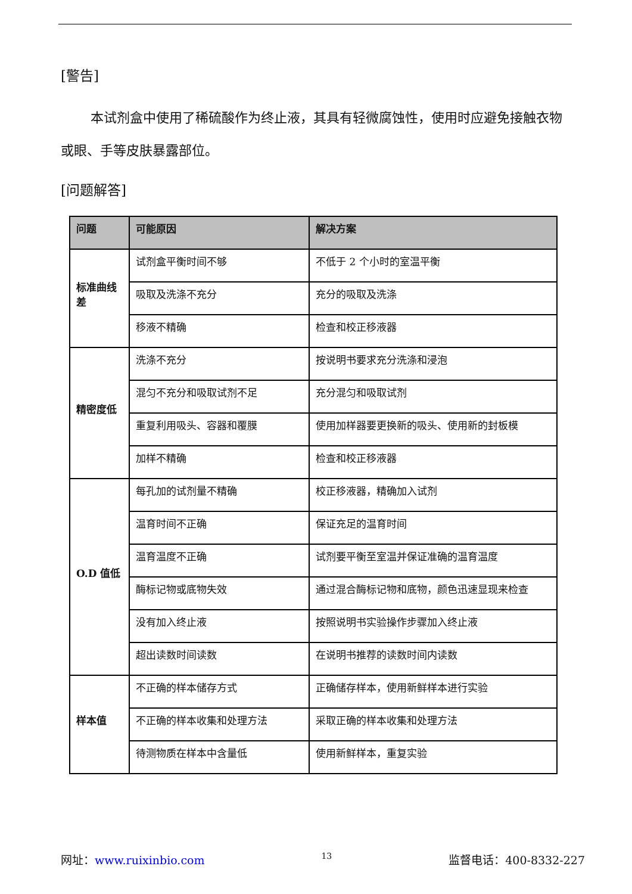[警告]
本试剂盒中使用了稀硫酸作为终止液，其具有轻微腐蚀性，使用时应避免接触衣物或眼、手等皮肤暴露部位。
[问题解答]
| 问题 | 可能原因 | 解决方案 |
| --- | --- | --- |
| 标准曲线差 | 试剂盒平衡时间不够 | 不低于 2 个小时的室温平衡 |
| | 吸取及洗涤不充分 | 充分的吸取及洗涤 |
| | 移液不精确 | 检查和校正移液器 |
| 精密度低 | 洗涤不充分 | 按说明书要求充分洗涤和浸泡 |
| | 混匀不充分和吸取试剂不足 | 充分混匀和吸取试剂 |
| | 重复利用吸头、容器和覆膜 | 使用加样器要更换新的吸头、使用新的封板模 |
| | 加样不精确 | 检查和校正移液器 |
| O.D 值低 | 每孔加的试剂量不精确 | 校正移液器，精确加入试剂 |
| | 温育时间不正确 | 保证充足的温育时间 |
| | 温育温度不正确 | 试剂要平衡至室温并保证准确的温育温度 |
| | 酶标记物或底物失效 | 通过混合酶标记物和底物，颜色迅速显现来检查 |
| | 没有加入终止液 | 按照说明书实验操作步骤加入终止液 |
| | 超出读数时间读数 | 在说明书推荐的读数时间内读数 |
| 样本值 | 不正确的样本储存方式 | 正确储存样本，使用新鲜样本进行实验 |
| | 不正确的样本收集和处理方法 | 采取正确的样本收集和处理方法 |
| | 待测物质在样本中含量低 | 使用新鲜样本，重复实验 |
网址：www.ruixinbio.com 13 监督电话：400-8332-227